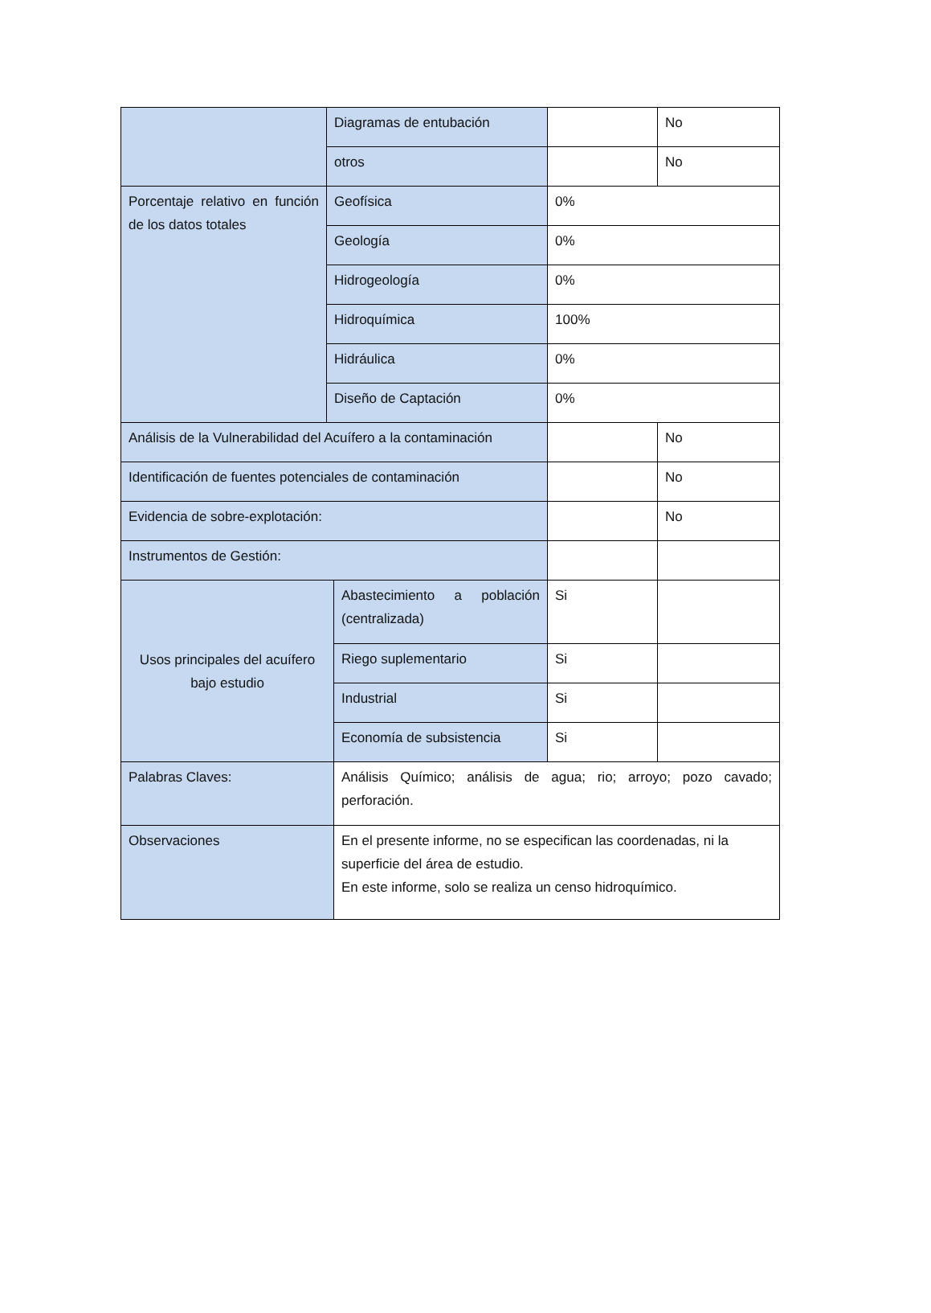| | Diagramas de entubación | | | No |
| | otros | | | No |
| Porcentaje relativo en función de los datos totales | Geofísica | | 0% | |
| | Geología | | 0% | |
| | Hidrogeología | | 0% | |
| | Hidroquímica | | 100% | |
| | Hidráulica | | 0% | |
| | Diseño de Captación | | 0% | |
| Análisis de la Vulnerabilidad del Acuífero a la contaminación | | | | No |
| Identificación de fuentes potenciales de contaminación | | | | No |
| Evidencia de sobre-explotación: | | | | No |
| Instrumentos de Gestión: | | | | |
| Usos principales del acuífero bajo estudio | | Abastecimiento a población (centralizada) | Si | |
| | | Riego suplementario | Si | |
| | | Industrial | Si | |
| | | Economía de subsistencia | Si | |
| Palabras Claves: | | Análisis Químico; análisis de agua; rio; arroyo; pozo cavado; perforación. | | |
| Observaciones | | En el presente informe, no se especifican las coordenadas, ni la superficie del área de estudio. En este informe, solo se realiza un censo hidroquímico. | | |